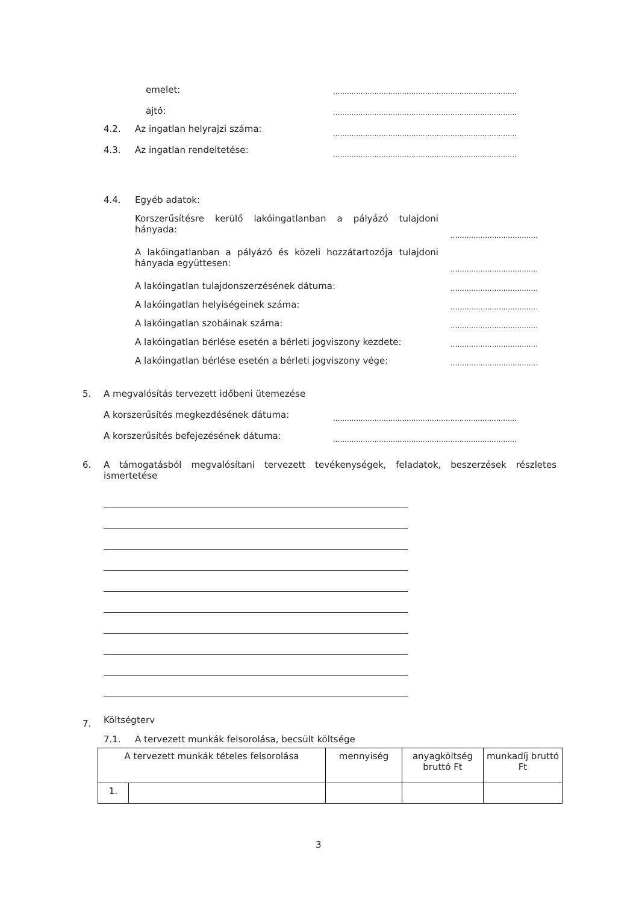emelet: ................................................................................
ajtó: ................................................................................
4.2. Az ingatlan helyrajzi száma: ................................................................................
4.3. Az ingatlan rendeltetése: ................................................................................
4.4. Egyéb adatok:
Korszerűsítésre kerülő lakóingatlanban a pályázó tulajdoni hányada:
......................................
A lakóingatlanban a pályázó és közeli hozzátartozója tulajdoni hányada együttesen:
......................................
A lakóingatlan tulajdonszerzésének dátuma: ......................................
A lakóingatlan helyiségeinek száma: ......................................
A lakóingatlan szobáinak száma: ......................................
A lakóingatlan bérlése esetén a bérleti jogviszony kezdete: ......................................
A lakóingatlan bérlése esetén a bérleti jogviszony vége: ......................................
5. A megvalósítás tervezett időbeni ütemezése
A korszerűsítés megkezdésének dátuma: ................................................................................
A korszerűsítés befejezésének dátuma: ................................................................................
6.
A támogatásból megvalósítani tervezett tevékenységek, feladatok, beszerzések részletes ismertetése
7. Költségterv
7.1. A tervezett munkák felsorolása, becsült költsége
| A tervezett munkák tételes felsorolása | | mennyiség | anyagköltség bruttó Ft | munkadíj bruttó Ft |
| --- | --- | --- | --- | --- |
| 1. | | | | |
3